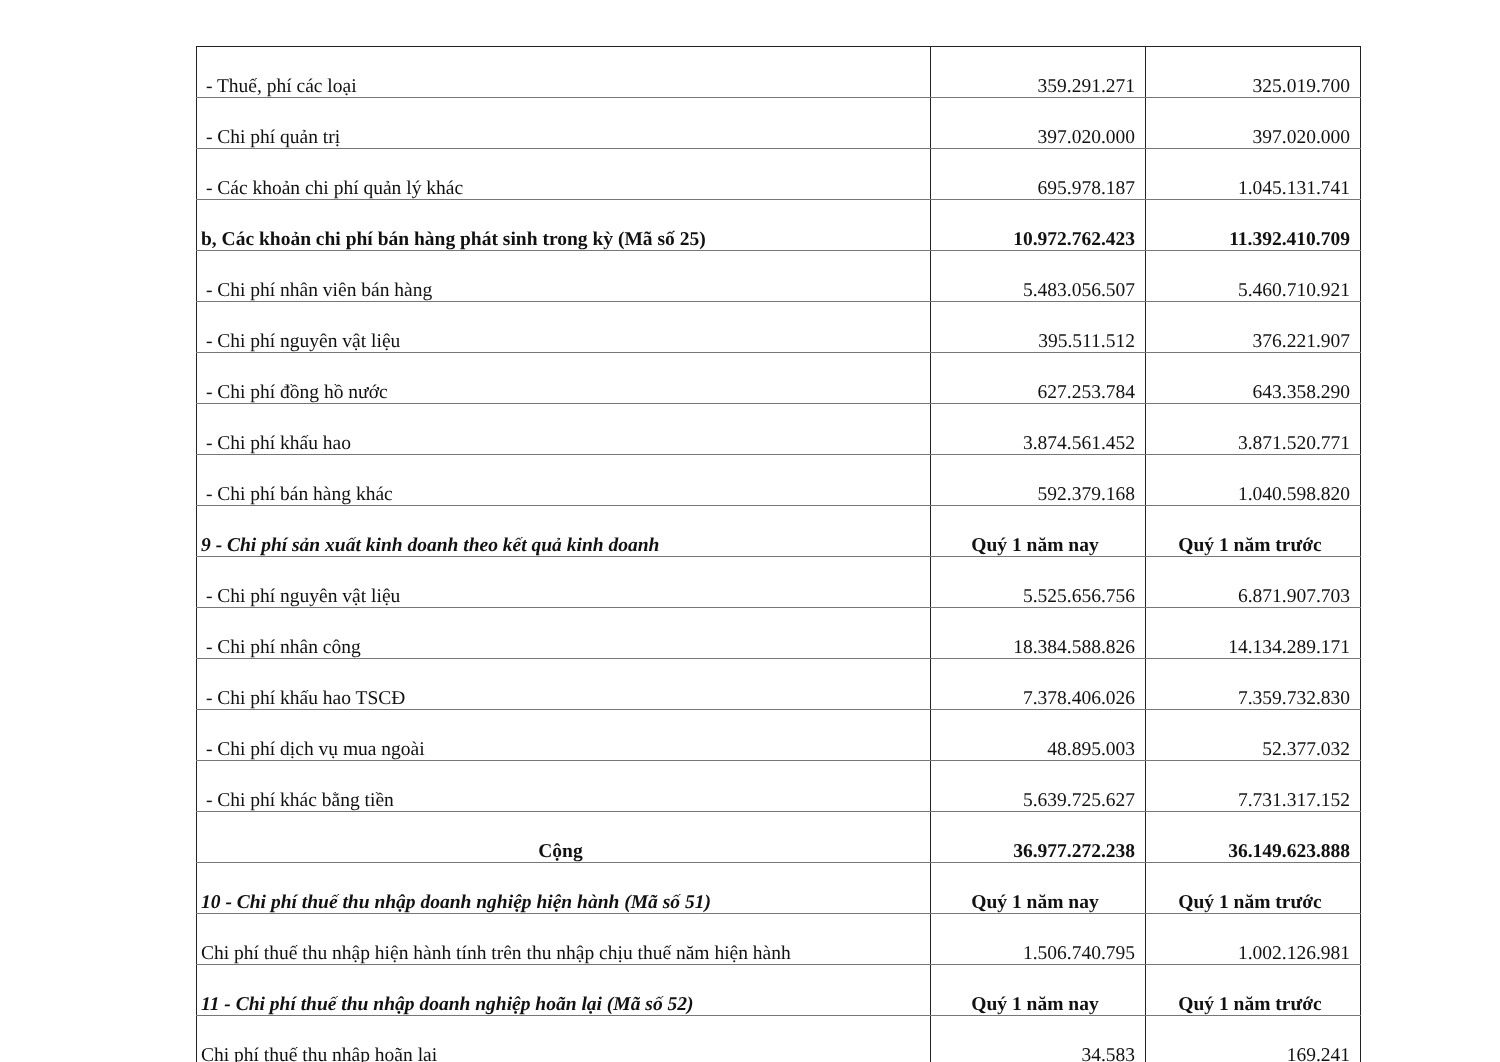| - Thuế, phí các loại | 359.291.271 | 325.019.700 |
| - Chi phí quản trị | 397.020.000 | 397.020.000 |
| - Các khoản chi phí quản lý khác | 695.978.187 | 1.045.131.741 |
| b, Các khoản chi phí bán hàng phát sinh trong kỳ (Mã số 25) | 10.972.762.423 | 11.392.410.709 |
| - Chi phí nhân viên bán hàng | 5.483.056.507 | 5.460.710.921 |
| - Chi phí nguyên vật liệu | 395.511.512 | 376.221.907 |
| - Chi phí đồng hồ nước | 627.253.784 | 643.358.290 |
| - Chi phí khấu hao | 3.874.561.452 | 3.871.520.771 |
| - Chi phí bán hàng khác | 592.379.168 | 1.040.598.820 |
| 9 - Chi phí sản xuất kinh doanh theo kết quả kinh doanh | Quý 1 năm nay | Quý 1 năm trước |
| - Chi phí nguyên vật liệu | 5.525.656.756 | 6.871.907.703 |
| - Chi phí nhân công | 18.384.588.826 | 14.134.289.171 |
| - Chi phí khấu hao TSCĐ | 7.378.406.026 | 7.359.732.830 |
| - Chi phí dịch vụ mua ngoài | 48.895.003 | 52.377.032 |
| - Chi phí khác bằng tiền | 5.639.725.627 | 7.731.317.152 |
| Cộng | 36.977.272.238 | 36.149.623.888 |
| 10 - Chi phí thuế thu nhập doanh nghiệp hiện hành (Mã số 51) | Quý 1 năm nay | Quý 1 năm trước |
| Chi phí thuế thu nhập hiện hành tính trên thu nhập chịu thuế năm hiện hành | 1.506.740.795 | 1.002.126.981 |
| 11 - Chi phí thuế thu nhập doanh nghiệp hoãn lại (Mã số 52) | Quý 1 năm nay | Quý 1 năm trước |
| Chi phí thuế thu nhập hoãn lại | 34.583 | 169.241 |